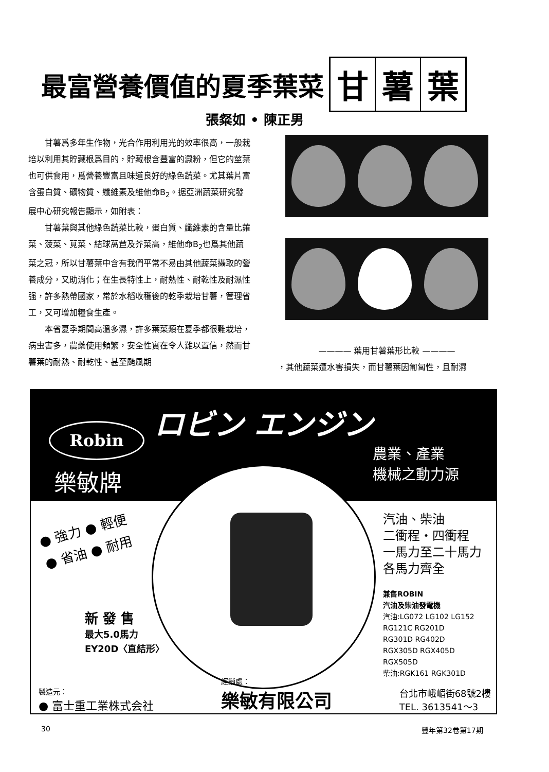最富營養價值的夏季葉菜
甘薯 葉
張粲如 • 陳正男
甘薯爲多年生作物，光合作用利用光的效率很高，一般栽培以利用其貯藏根爲目的，貯藏根含豐富的澱粉，但它的莖葉也可供食用，爲營養豐富且味道良好的綠色蔬菜。尤其葉片富含蛋白質、礦物質、纖維素及維他命B<sub>2</sub>。据亞洲蔬菜研究發展中心研究報告顯示，如附表：
甘薯葉與其他綠色蔬菜比較，蛋白質、纖維素的含量比蕹菜、菠菜、莧菜、結球萵苣及芥菜高，維他命B<sub>2</sub>也爲其他蔬菜之冠，所以甘薯葉中含有我們平常不易由其他蔬菜攝取的營養成分，又助消化；在生長特性上，耐熱性、耐乾性及耐濕性强，許多熱帶國家，常於水稻收穫後的乾季栽培甘薯，管理省工，又可增加糧食生產。
本省夏季期間高溫多濕，許多葉菜類在夏季都很難栽培，病虫害多，農藥使用頻繁，安全性實在令人難以置信，然而甘薯葉的耐熱、耐乾性、甚至颱風期
———— 葉用甘薯葉形比較 ————
，其他蔬菜遭水害損失，而甘薯葉因匍匐性，且耐濕
Robin
樂敏牌
ロビン エンジン
農業、產業
機械之動力源
● 強力 ● 輕便
● 省油 ● 耐用
汽油、柴油
二衝程・四衝程
一馬力至二十馬力
各馬力齊全
兼售ROBIN
汽油及柴油發電機
汽油:LG072 LG102 LG152
RG121C RG201D
RG301D RG402D
RGX305D RGX405D
RGX505D
柴油:RGK161 RGK301D
新 發 售
最大5.0馬力
EY20D〈直結形〉
製造元：
● 富士重工業株式会社
經銷處：
樂敏有限公司
台北市峨嵋街68號2樓
TEL. 3613541～3
30 豐年第32卷第17期